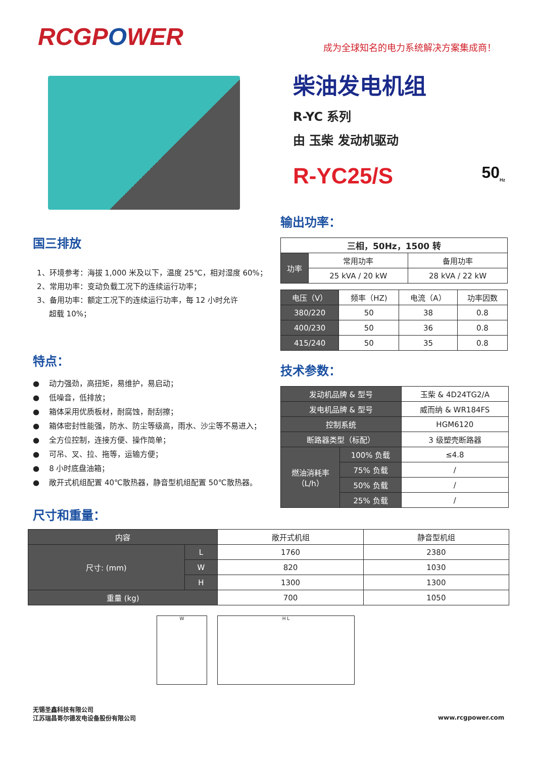RCGPOWER
成为全球知名的电力系统解决方案集成商！
柴油发电机组
R-YC 系列
由 玉柴 发动机驱动
R-YC25/S 50<sub>Hz</sub>
输出功率：
| 三相，50Hz，1500 转 | | |
| --- | --- | --- |
| 功率 | 常用功率 | 备用功率 |
| | 25 kVA / 20 kW | 28 kVA / 22 kW |
| 电压（V） | 频率（HZ) | 电流（A） | 功率因数 |
| --- | --- | --- | --- |
| 380/220 | 50 | 38 | 0.8 |
| 400/230 | 50 | 36 | 0.8 |
| 415/240 | 50 | 35 | 0.8 |
技术参数：
| 发动机品牌 & 型号 | | 玉柴 & 4D24TG2/A |
| 发电机品牌 & 型号 | | 威而纳 & WR184FS |
| 控制系统 | | HGM6120 |
| 断路器类型（标配） | | 3 级塑壳断路器 |
| 燃油消耗率 （L/h） | 100% 负载 | ≤4.8 |
| | 75% 负载 | / |
| | 50% 负载 | / |
| | 25% 负载 | / |
国三排放
1、环境参考：海拔 1,000 米及以下，温度 25℃，相对湿度 60%；
2、常用功率：变动负载工况下的连续运行功率；
3、备用功率：额定工况下的连续运行功率，每 12 小时允许
超载 10%；
特点：
● 动力强劲，高扭矩，易维护，易启动；
● 低噪音，低排放；
● 箱体采用优质板材，耐腐蚀，耐刮擦；
● 箱体密封性能强，防水、防尘等级高，雨水、沙尘等不易进入；
● 全方位控制，连接方便、操作简单；
● 可吊、叉、拉、拖等，运输方便；
● 8 小时底盘油箱；
● 敞开式机组配置 40℃散热器，静音型机组配置 50℃散热器。
尺寸和重量：
| 内容 | | 敞开式机组 | 静音型机组 |
| 尺寸: (mm) | L | 1760 | 2380 |
| | W | 820 | 1030 |
| | H | 1300 | 1300 |
| 重量 (kg) | | 700 | 1050 |
W H L
无锡圣鑫科技有限公司
江苏瑞昌哥尔德发电设备股份有限公司
www.rcgpower.com